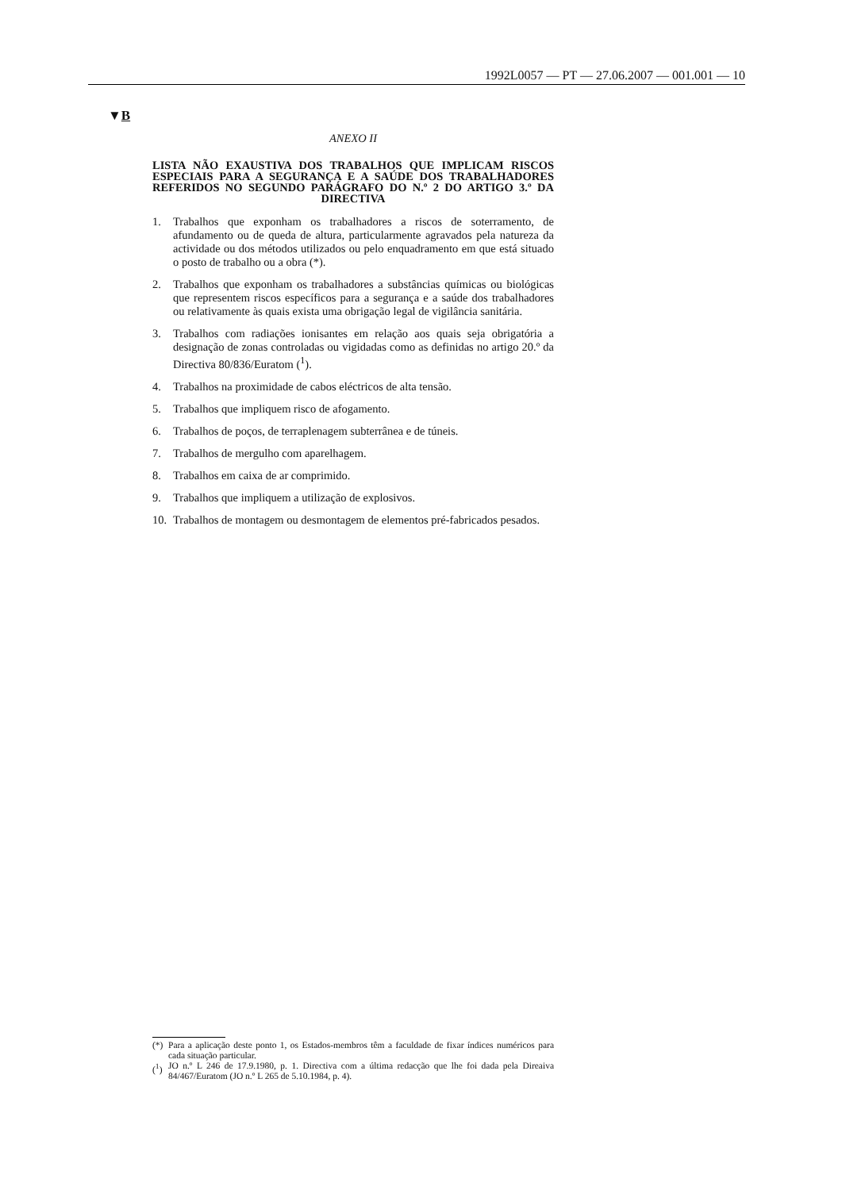1992L0057 — PT — 27.06.2007 — 001.001 — 10
▼B
ANEXO II
LISTA NÃO EXAUSTIVA DOS TRABALHOS QUE IMPLICAM RISCOS ESPECIAIS PARA A SEGURANÇA E A SAÚDE DOS TRABALHADORES REFERIDOS NO SEGUNDO PARÁGRAFO DO N.º 2 DO ARTIGO 3.º DA DIRECTIVA
1. Trabalhos que exponham os trabalhadores a riscos de soterramento, de afundamento ou de queda de altura, particularmente agravados pela natureza da actividade ou dos métodos utilizados ou pelo enquadramento em que está situado o posto de trabalho ou a obra (*).
2. Trabalhos que exponham os trabalhadores a substâncias químicas ou biológicas que representem riscos específicos para a segurança e a saúde dos trabalhadores ou relativamente às quais exista uma obrigação legal de vigilância sanitária.
3. Trabalhos com radiações ionisantes em relação aos quais seja obrigatória a designação de zonas controladas ou vigidadas como as definidas no artigo 20.º da Directiva 80/836/Euratom (<sup>1</sup>).
4. Trabalhos na proximidade de cabos eléctricos de alta tensão.
5. Trabalhos que impliquem risco de afogamento.
6. Trabalhos de poços, de terraplenagem subterrânea e de túneis.
7. Trabalhos de mergulho com aparelhagem.
8. Trabalhos em caixa de ar comprimido.
9. Trabalhos que impliquem a utilização de explosivos.
10. Trabalhos de montagem ou desmontagem de elementos pré-fabricados pesados.
(*) Para a aplicação deste ponto 1, os Estados-membros têm a faculdade de fixar índices numéricos para cada situação particular.
(<sup>1</sup>) JO n.º L 246 de 17.9.1980, p. 1. Directiva com a última redacção que lhe foi dada pela Direaiva 84/467/Euratom (JO n.º L 265 de 5.10.1984, p. 4).